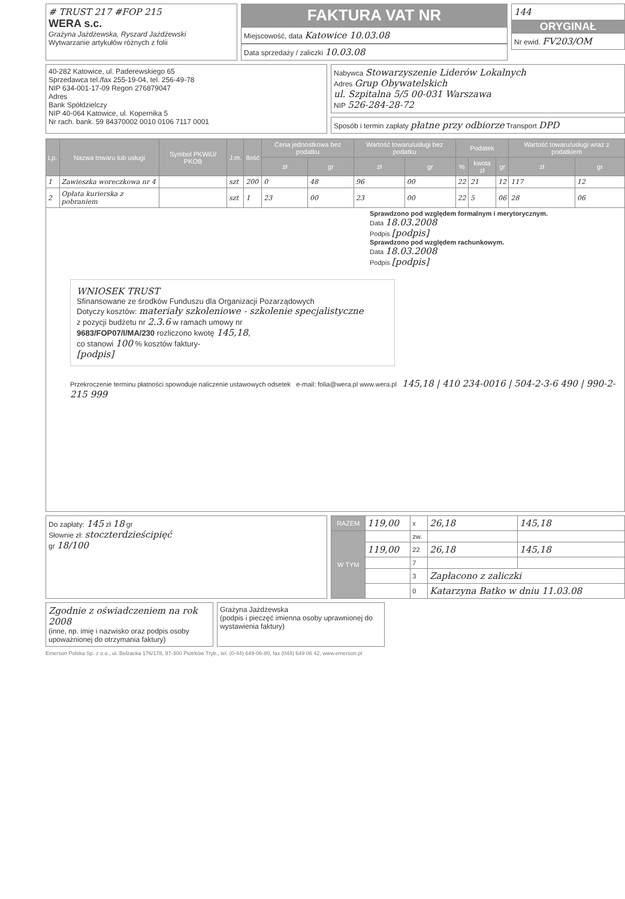# TRUST 217 #FOP 215
WERA s.c.
Grażyna Jażdżewska, Ryszard Jażdżewski
Wytwarzanie artykułów różnych z folii
FAKTURA VAT NR
Miejscowość, data Katowice 10.03.08
Data sprzedaży / zaliczki 10.03.08
144
ORYGINAŁ
Nr ewid. FV203/OM
40-282 Katowice, ul. Paderewskiego 65
Sprzedawca tel./fax 255-19-04, tel. 256-49-78
NIP 634-001-17-09 Regon 276879047
Adres
Bank Spółdzielczy
NIP 40-064 Katowice, ul. Kopernika 5
Nr rach. bank. 59 84370002 0010 0106 7117 0001
Nabywca Stowarzyszenie Liderów Lokalnych
Adres Grup Obywatelskich
ul. Szpitalna 5/5 00-031 Warszawa
NIP 526-284-28-72
Sposób i termin zapłaty płatne przy odbiorze Transport DPD
| Lp. | Nazwa towaru lub usługi | Symbol PKWiU/ PKOB | J.m. | Ilość | Cena jednostkowa bez podatku | | Wartość towaru/usługi bez podatku | | Podatek | | | Wartość towaru/usługi wraz z podatkiem | |
| --- | --- | --- | --- | --- | --- | --- | --- | --- | --- | --- | --- | --- | --- |
| | | | | | zł | gr | zł | gr | % | kwota zł | gr | zł | gr |
| 1 | Zawieszka woreczkowa nr 4 | | szt | 200 | 0 | 48 | 96 | 00 | 22 | 21 | 12 | 117 | 12 |
| 2 | Opłata kurierska z pobraniem | | szt | 1 | 23 | 00 | 23 | 00 | 22 | 5 | 06 | 28 | 06 |
| Sprawdzono pod względem formalnym i merytorycznym. Data 18.03.2008 Podpis [podpis] Sprawdzono pod względem rachunkowym. Data 18.03.2008 Podpis [podpis] WNIOSEK TRUST Sfinansowane ze środków Funduszu dla Organizacji Pozarządowych Dotyczy kosztów: materiały szkoleniowe - szkolenie specjalistyczne z pozycji budżetu nr 2.3.6 w ramach umowy nr 9683/FOP07/I/MA/230 rozliczono kwotę 145,18 , co stanowi 100 % kosztów faktury- [podpis] Przekroczenie terminu płatności spowoduje naliczenie ustawowych odsetek e-mail: folia@wera.pl www.wera.pl 145,18 / 410 234-0016 / 504-2-3-6 490 / 990-2-215 999 | | | | | | | | | | | | | |
Do zapłaty: 145 zł 18 gr
Słownie zł: stoczterdzieścipięć
gr 18/100
| RAZEM | 119,00 | x | 26,18 | 145,18 |
| W TYM | | zw. | | |
| | 119,00 | 22 | 26,18 | 145,18 |
| | | 7 | | |
| | | 3 | Zapłacono z zaliczki | |
| | | 0 | Katarzyna Batko w dniu 11.03.08 | |
Zgodnie z oświadczeniem na rok 2008
(inne, np. imię i nazwisko oraz podpis osoby upoważnionej do otrzymania faktury)
Grażyna Jażdżewska
(podpis i pieczęć imienna osoby uprawnionej do wystawienia faktury)
Emerson Polska Sp. z o.o., ul. Bełzacka 176/178, 97-300 Piotrków Tryb., tel. (0-44) 649-06-80, fax (044) 649 06 42, www.emerson.pl